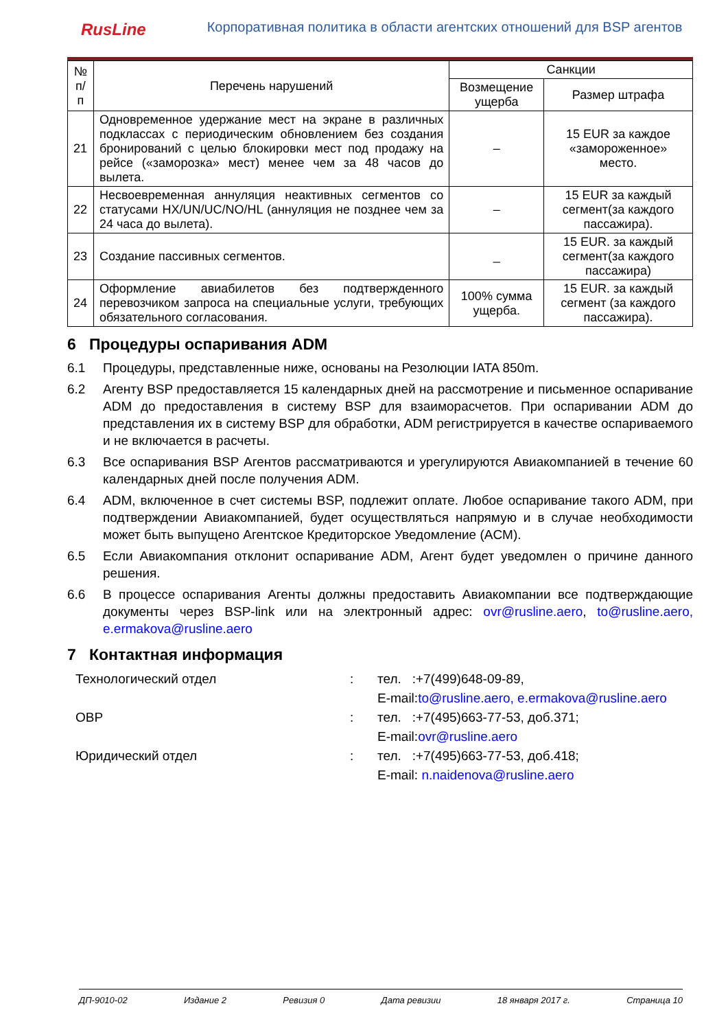RusLine
Корпоративная политика в области агентских отношений для BSP агентов
| № п/п | Перечень нарушений | Санкции | |
| --- | --- | --- | --- |
| | | Возмещение ущерба | Размер штрафа |
| 21 | Одновременное удержание мест на экране в различных подклассах с периодическим обновлением без создания бронирований с целью блокировки мест под продажу на рейсе («заморозка» мест) менее чем за 48 часов до вылета. | – | 15 EUR за каждое «замороженное» место. |
| 22 | Несвоевременная аннуляция неактивных сегментов со статусами HX/UN/UC/NO/HL (аннуляция не позднее чем за 24 часа до вылета). | – | 15 EUR за каждый сегмент(за каждого пассажира). |
| 23 | Создание пассивных сегментов. | _ | 15 EUR. за каждый сегмент(за каждого пассажира) |
| 24 | Оформление авиабилетов без подтвержденного перевозчиком запроса на специальные услуги, требующих обязательного согласования. | 100% сумма ущерба. | 15 EUR. за каждый сегмент (за каждого пассажира). |
6 Процедуры оспаривания ADM
6.1 Процедуры, представленные ниже, основаны на Резолюции IATA 850m.
6.2 Агенту BSP предоставляется 15 календарных дней на рассмотрение и письменное оспаривание ADM до предоставления в систему BSP для взаиморасчетов. При оспаривании ADM до представления их в систему BSP для обработки, ADM регистрируется в качестве оспариваемого и не включается в расчеты.
6.3 Все оспаривания BSP Агентов рассматриваются и урегулируются Авиакомпанией в течение 60 календарных дней после получения ADM.
6.4 ADM, включенное в счет системы BSP, подлежит оплате. Любое оспаривание такого ADM, при подтверждении Авиакомпанией, будет осуществляться напрямую и в случае необходимости может быть выпущено Агентское Кредиторское Уведомление (ACM).
6.5 Если Авиакомпания отклонит оспаривание ADM, Агент будет уведомлен о причине данного решения.
6.6 В процессе оспаривания Агенты должны предоставить Авиакомпании все подтверждающие документы через BSP-link или на электронный адрес: ovr@rusline.aero, to@rusline.aero, e.ermakova@rusline.aero
7 Контактная информация
Технологический отдел
:
тел. :+7(499)648-09-89,
E-mail:to@rusline.aero, e.ermakova@rusline.aero
ОВР
:
тел. :+7(495)663-77-53, доб.371;
E-mail:ovr@rusline.aero
Юридический отдел
:
тел. :+7(495)663-77-53, доб.418;
E-mail: n.naidenova@rusline.aero
ДП-9010-02 Издание 2 Ревизия 0 Дата ревизии 18 января 2017 г. Страница 10